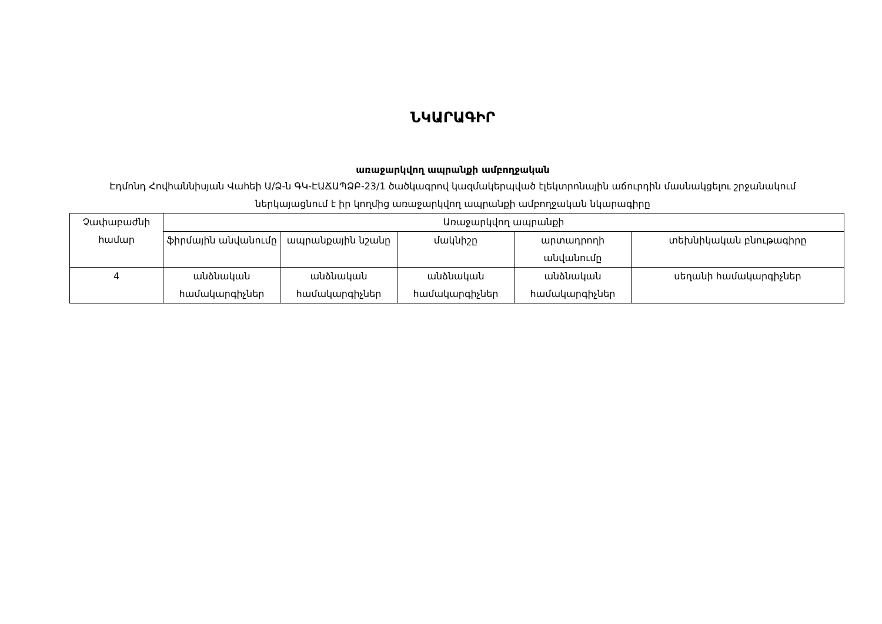ՆԿԱՐԱԳԻՐ
առաջարկվող ապրանքի ամբողջական
Էդմոնդ Հովհաննիսյան Վահեի Ա/Ձ-ն ԳԿ-ԷԱՃԱՊՁԲ-23/1 ծածկագրով կազմակերպված էլեկտրոնային աճուրդին մասնակցելու շրջանակում ներկայացնում է իր կողմից առաջարկվող ապրանքի ամբողջական նկարագիրը
| Չափաբաժնի համար | Առաջարկվող ապրանքի | | | | |
| --- | --- | --- | --- | --- | --- |
| | ֆիրմային անվանումը | ապրանքային նշանը | մակնիշը | արտադրողի անվանումը | տեխնիկական բնութագիրը |
| 4 | անձնական համակարգիչներ | անձնական համակարգիչներ | անձնական համակարգիչներ | անձնական համակարգիչներ | սեղանի համակարգիչներ |